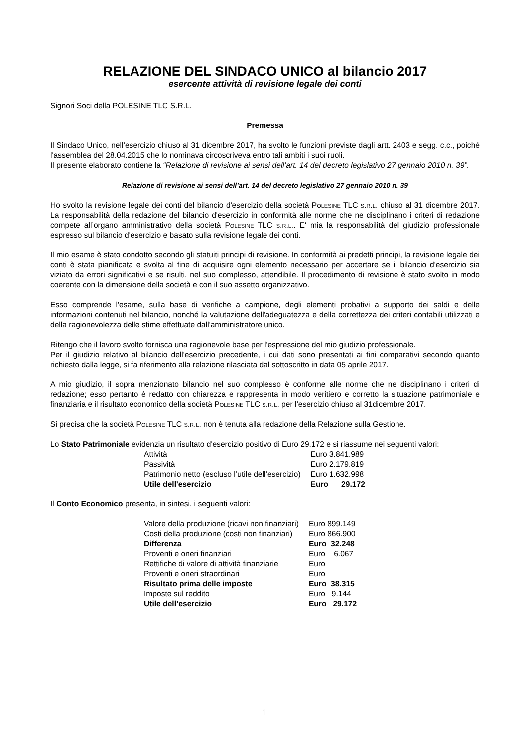RELAZIONE DEL SINDACO UNICO al bilancio 2017
esercente attività di revisione legale dei conti
Signori Soci della POLESINE TLC S.R.L.
Premessa
Il Sindaco Unico, nell’esercizio chiuso al 31 dicembre 2017, ha svolto le funzioni previste dagli artt. 2403 e segg. c.c., poiché l'assemblea del 28.04.2015 che lo nominava circoscriveva entro tali ambiti i suoi ruoli.
Il presente elaborato contiene la “Relazione di revisione ai sensi dell’art. 14 del decreto legislativo 27 gennaio 2010 n. 39”.
Relazione di revisione ai sensi dell’art. 14 del decreto legislativo 27 gennaio 2010 n. 39
Ho svolto la revisione legale dei conti del bilancio d'esercizio della società Polesine TLC s.r.l. chiuso al 31 dicembre 2017. La responsabilità della redazione del bilancio d'esercizio in conformità alle norme che ne disciplinano i criteri di redazione compete all’organo amministrativo della società Polesine TLC s.r.l.. E' mia la responsabilità del giudizio professionale espresso sul bilancio d'esercizio e basato sulla revisione legale dei conti.
Il mio esame è stato condotto secondo gli statuiti principi di revisione. In conformità ai predetti principi, la revisione legale dei conti è stata pianificata e svolta al fine di acquisire ogni elemento necessario per accertare se il bilancio d'esercizio sia viziato da errori significativi e se risulti, nel suo complesso, attendibile. Il procedimento di revisione è stato svolto in modo coerente con la dimensione della società e con il suo assetto organizzativo.
Esso comprende l'esame, sulla base di verifiche a campione, degli elementi probativi a supporto dei saldi e delle informazioni contenuti nel bilancio, nonché la valutazione dell'adeguatezza e della correttezza dei criteri contabili utilizzati e della ragionevolezza delle stime effettuate dall'amministratore unico.
Ritengo che il lavoro svolto fornisca una ragionevole base per l'espressione del mio giudizio professionale.
Per il giudizio relativo al bilancio dell'esercizio precedente, i cui dati sono presentati ai fini comparativi secondo quanto richiesto dalla legge, si fa riferimento alla relazione rilasciata dal sottoscritto in data 05 aprile 2017.
A mio giudizio, il sopra menzionato bilancio nel suo complesso è conforme alle norme che ne disciplinano i criteri di redazione; esso pertanto è redatto con chiarezza e rappresenta in modo veritiero e corretto la situazione patrimoniale e finanziaria e il risultato economico della società Polesine TLC s.r.l. per l’esercizio chiuso al 31dicembre 2017.
Si precisa che la società Polesine TLC s.r.l. non è tenuta alla redazione della Relazione sulla Gestione.
Lo Stato Patrimoniale evidenzia un risultato d'esercizio positivo di Euro 29.172 e si riassume nei seguenti valori:
| Attività | Euro 3.841.989 |
| Passività | Euro 2.179.819 |
| Patrimonio netto (escluso l’utile dell’esercizio) | Euro 1.632.998 |
| Utile dell'esercizio | Euro 29.172 |
Il Conto Economico presenta, in sintesi, i seguenti valori:
| Valore della produzione (ricavi non finanziari) | Euro 899.149 |
| Costi della produzione (costi non finanziari) | Euro 866.900 |
| Differenza | Euro 32.248 |
| Proventi e oneri finanziari | Euro 6.067 |
| Rettifiche di valore di attività finanziarie | Euro |
| Proventi e oneri straordinari | Euro |
| Risultato prima delle imposte | Euro 38.315 |
| Imposte sul reddito | Euro 9.144 |
| Utile dell’esercizio | Euro 29.172 |
1